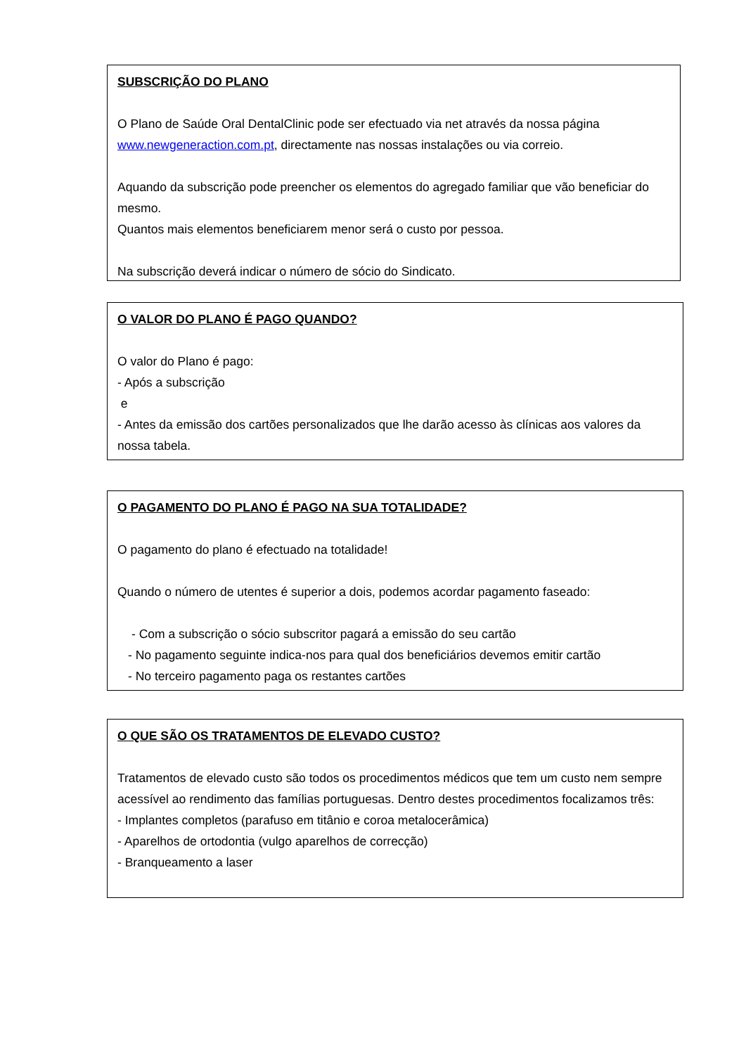SUBSCRIÇÃO DO PLANO
O Plano de Saúde Oral DentalClinic pode ser efectuado via net através da nossa página www.newgeneraction.com.pt, directamente nas nossas instalações ou via correio.
Aquando da subscrição pode preencher os elementos do agregado familiar que vão beneficiar do mesmo.
Quantos mais elementos beneficiarem menor será o custo por pessoa.
Na subscrição deverá indicar o número de sócio do Sindicato.
O VALOR DO PLANO É PAGO QUANDO?
O valor do Plano é pago:
- Após a subscrição
e
- Antes da emissão dos cartões personalizados que lhe darão acesso às clínicas aos valores da nossa tabela.
O PAGAMENTO DO PLANO É PAGO NA SUA TOTALIDADE?
O pagamento do plano é efectuado na totalidade!
Quando o número de utentes é superior a dois, podemos acordar pagamento faseado:
- Com a subscrição o sócio subscritor pagará a emissão do seu cartão
- No pagamento seguinte indica-nos para qual dos beneficiários devemos emitir cartão
- No terceiro pagamento paga os restantes cartões
O QUE SÃO OS TRATAMENTOS DE ELEVADO CUSTO?
Tratamentos de elevado custo são todos os procedimentos médicos que tem um custo nem sempre acessível ao rendimento das famílias portuguesas. Dentro destes procedimentos focalizamos três:
- Implantes completos (parafuso em titânio e coroa metalocerâmica)
- Aparelhos de ortodontia (vulgo aparelhos de correcção)
- Branqueamento a laser